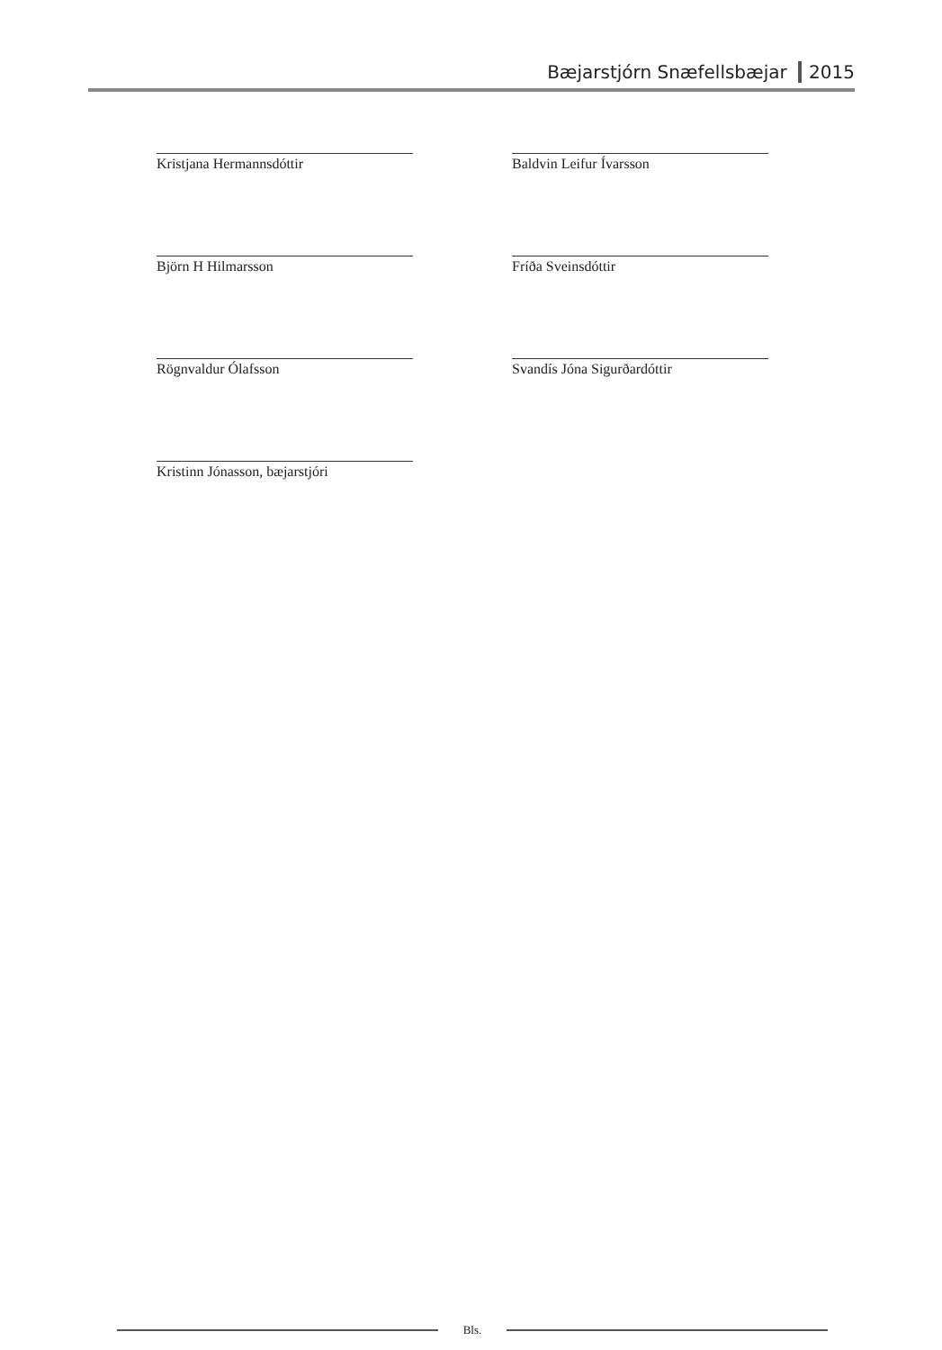Bæjarstjórn Snæfellsbæjar 2015
Kristjana Hermannsdóttir Baldvin Leifur Ívarsson
Björn H Hilmarsson Fríða Sveinsdóttir
Rögnvaldur Ólafsson Svandís Jóna Sigurðardóttir
Kristinn Jónasson, bæjarstjóri
Bls.